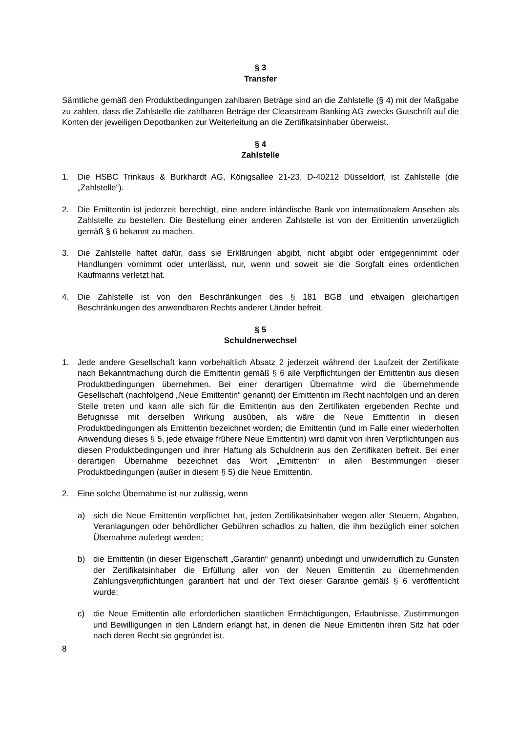§ 3
Transfer
Sämtliche gemäß den Produktbedingungen zahlbaren Beträge sind an die Zahlstelle (§ 4) mit der Maßgabe zu zahlen, dass die Zahlstelle die zahlbaren Beträge der Clearstream Banking AG zwecks Gutschrift auf die Konten der jeweiligen Depotbanken zur Weiterleitung an die Zertifikatsinhaber überweist.
§ 4
Zahlstelle
1. Die HSBC Trinkaus & Burkhardt AG, Königsallee 21-23, D-40212 Düsseldorf, ist Zahlstelle (die „Zahlstelle“).
2. Die Emittentin ist jederzeit berechtigt, eine andere inländische Bank von internationalem Ansehen als Zahlstelle zu bestellen. Die Bestellung einer anderen Zahlstelle ist von der Emittentin unverzüglich gemäß § 6 bekannt zu machen.
3. Die Zahlstelle haftet dafür, dass sie Erklärungen abgibt, nicht abgibt oder entgegennimmt oder Handlungen vornimmt oder unterlässt, nur, wenn und soweit sie die Sorgfalt eines ordentlichen Kaufmanns verletzt hat.
4. Die Zahlstelle ist von den Beschränkungen des § 181 BGB und etwaigen gleichartigen Beschränkungen des anwendbaren Rechts anderer Länder befreit.
§ 5
Schuldnerwechsel
1. Jede andere Gesellschaft kann vorbehaltlich Absatz 2 jederzeit während der Laufzeit der Zertifikate nach Bekanntmachung durch die Emittentin gemäß § 6 alle Verpflichtungen der Emittentin aus diesen Produktbedingungen übernehmen. Bei einer derartigen Übernahme wird die übernehmende Gesellschaft (nachfolgend „Neue Emittentin“ genannt) der Emittentin im Recht nachfolgen und an deren Stelle treten und kann alle sich für die Emittentin aus den Zertifikaten ergebenden Rechte und Befugnisse mit derselben Wirkung ausüben, als wäre die Neue Emittentin in diesen Produktbedingungen als Emittentin bezeichnet worden; die Emittentin (und im Falle einer wiederholten Anwendung dieses § 5, jede etwaige frühere Neue Emittentin) wird damit von ihren Verpflichtungen aus diesen Produktbedingungen und ihrer Haftung als Schuldnerin aus den Zertifikaten befreit. Bei einer derartigen Übernahme bezeichnet das Wort „Emittentin“ in allen Bestimmungen dieser Produktbedingungen (außer in diesem § 5) die Neue Emittentin.
2. Eine solche Übernahme ist nur zulässig, wenn
a) sich die Neue Emittentin verpflichtet hat, jeden Zertifikatsinhaber wegen aller Steuern, Abgaben, Veranlagungen oder behördlicher Gebühren schadlos zu halten, die ihm bezüglich einer solchen Übernahme auferlegt werden;
b) die Emittentin (in dieser Eigenschaft „Garantin“ genannt) unbedingt und unwiderruflich zu Gunsten der Zertifikatsinhaber die Erfüllung aller von der Neuen Emittentin zu übernehmenden Zahlungsverpflichtungen garantiert hat und der Text dieser Garantie gemäß § 6 veröffentlicht wurde;
c) die Neue Emittentin alle erforderlichen staatlichen Ermächtigungen, Erlaubnisse, Zustimmungen und Bewilligungen in den Ländern erlangt hat, in denen die Neue Emittentin ihren Sitz hat oder nach deren Recht sie gegründet ist.
8